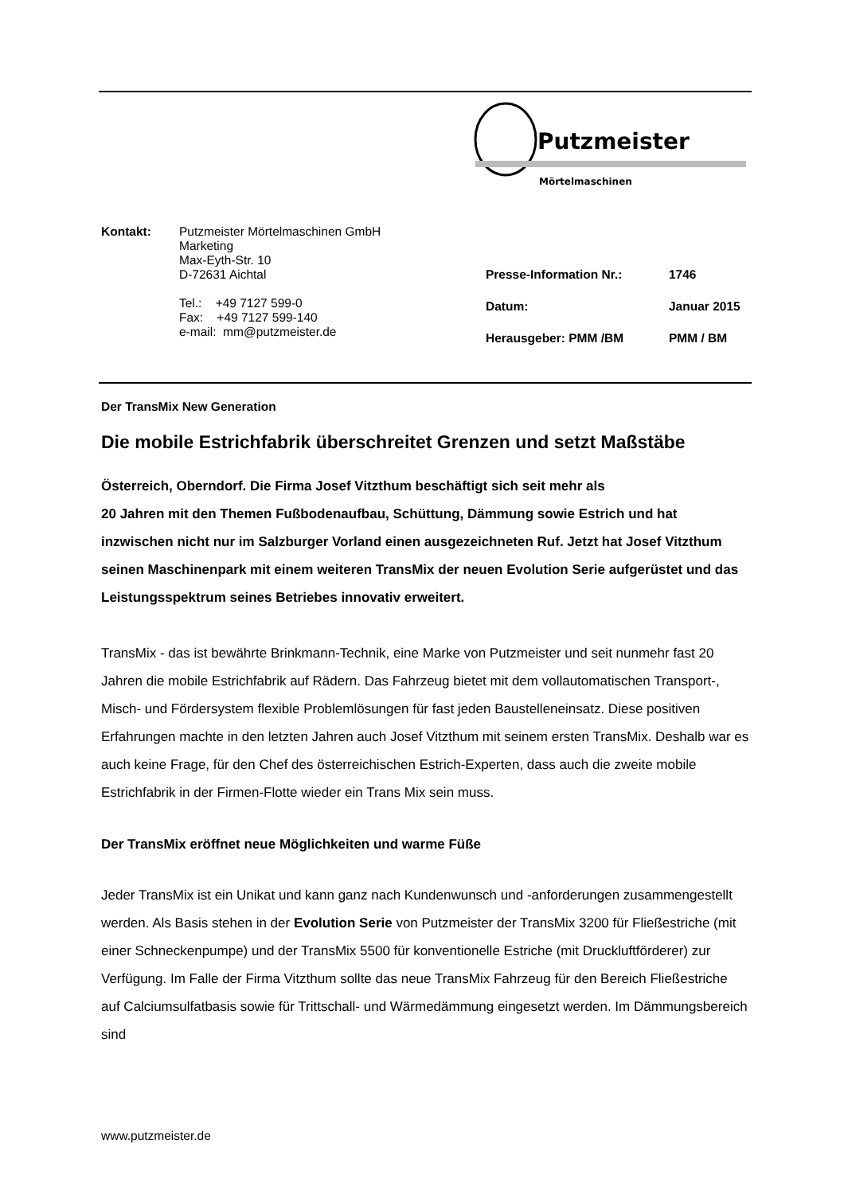Putzmeister
Mörtelmaschinen
Kontakt: Putzmeister Mörtelmaschinen GmbH
Marketing
Max-Eyth-Str. 10
D-72631 Aichtal
Tel.: +49 7127 599-0
Fax: +49 7127 599-140
e-mail: mm@putzmeister.de
| Presse-Information Nr.: | 1746 |
| Datum: | Januar 2015 |
| Herausgeber: PMM /BM | PMM / BM |
Der TransMix New Generation
Die mobile Estrichfabrik überschreitet Grenzen und setzt Maßstäbe
Österreich, Oberndorf. Die Firma Josef Vitzthum beschäftigt sich seit mehr als
20 Jahren mit den Themen Fußbodenaufbau, Schüttung, Dämmung sowie Estrich und hat inzwischen nicht nur im Salzburger Vorland einen ausgezeichneten Ruf. Jetzt hat Josef Vitzthum seinen Maschinenpark mit einem weiteren TransMix der neuen Evolution Serie aufgerüstet und das Leistungsspektrum seines Betriebes innovativ erweitert.
TransMix - das ist bewährte Brinkmann-Technik, eine Marke von Putzmeister und seit nunmehr fast 20 Jahren die mobile Estrichfabrik auf Rädern. Das Fahrzeug bietet mit dem vollautomatischen Transport-, Misch- und Fördersystem flexible Problemlösungen für fast jeden Baustelleneinsatz. Diese positiven Erfahrungen machte in den letzten Jahren auch Josef Vitzthum mit seinem ersten TransMix. Deshalb war es auch keine Frage, für den Chef des österreichischen Estrich-Experten, dass auch die zweite mobile Estrichfabrik in der Firmen-Flotte wieder ein Trans Mix sein muss.
Der TransMix eröffnet neue Möglichkeiten und warme Füße
Jeder TransMix ist ein Unikat und kann ganz nach Kundenwunsch und -anforderungen zusammengestellt werden. Als Basis stehen in der Evolution Serie von Putzmeister der TransMix 3200 für Fließestriche (mit einer Schneckenpumpe) und der TransMix 5500 für konventionelle Estriche (mit Druckluftförderer) zur Verfügung. Im Falle der Firma Vitzthum sollte das neue TransMix Fahrzeug für den Bereich Fließestriche auf Calciumsulfatbasis sowie für Trittschall- und Wärmedämmung eingesetzt werden. Im Dämmungsbereich sind
www.putzmeister.de